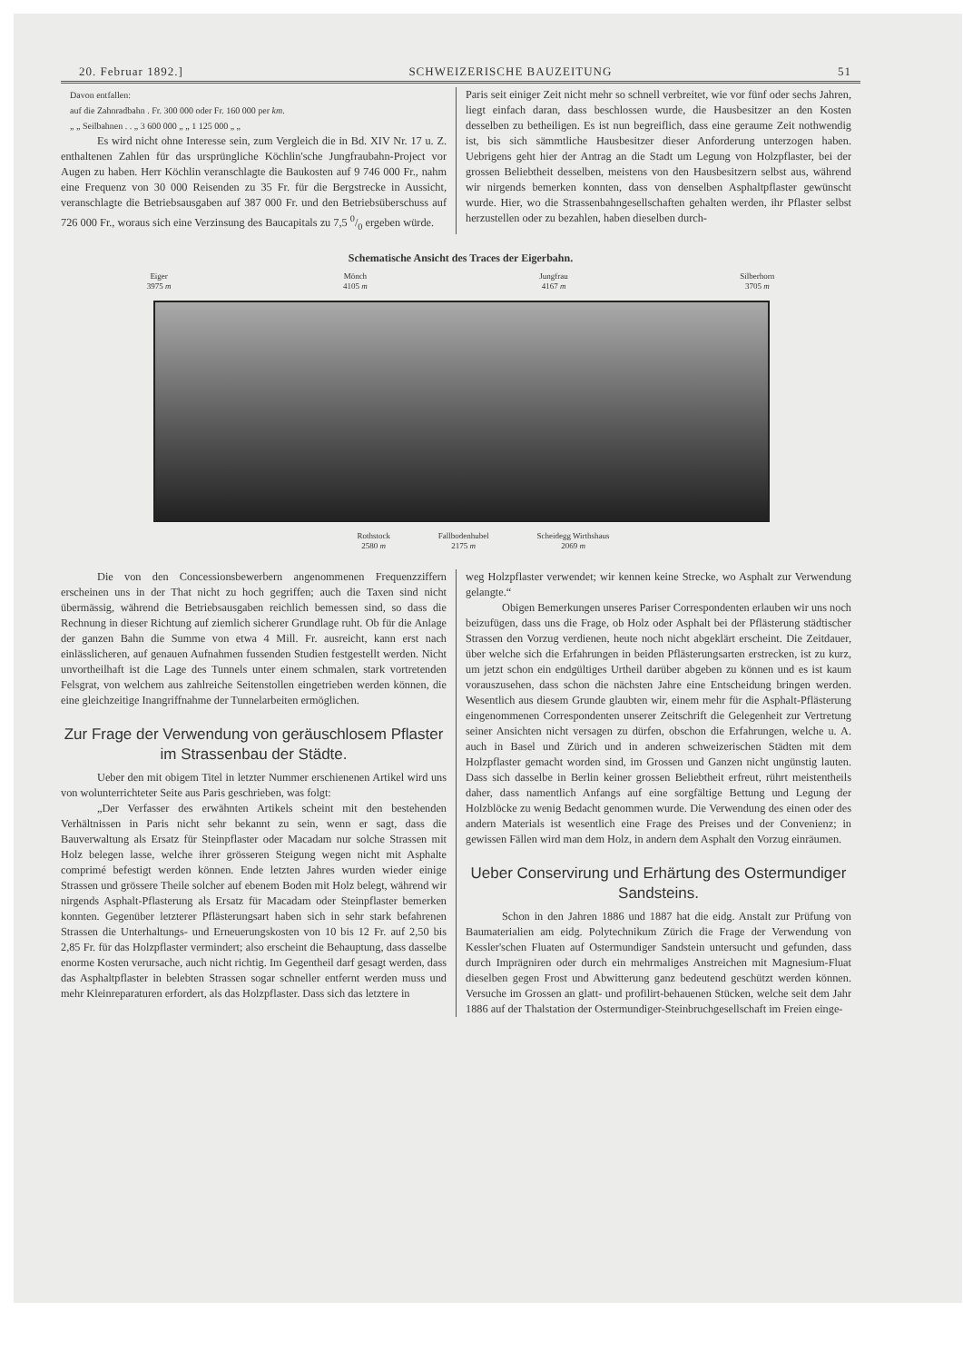20. Februar 1892.] SCHWEIZERISCHE BAUZEITUNG 51
Davon entfallen:
auf die Zahnradbahn . Fr. 300 000 oder Fr. 160 000 per km.
„ „ Seilbahnen . . „ 3 600 000 „ „ 1 125 000 „ „
Es wird nicht ohne Interesse sein, zum Vergleich die in Bd. XIV Nr. 17 u. Z. enthaltenen Zahlen für das ursprüngliche Köchlin'sche Jungfraubahn-Project vor Augen zu haben. Herr Köchlin veranschlagte die Baukosten auf 9 746 000 Fr., nahm eine Frequenz von 30 000 Reisenden zu 35 Fr. für die Bergstrecke in Aussicht, veranschlagte die Betriebsausgaben auf 387 000 Fr. und den Betriebsüberschuss auf 726 000 Fr., woraus sich eine Verzinsung des Baucapitals zu 7,5 0/0 ergeben würde.
Paris seit einiger Zeit nicht mehr so schnell verbreitet, wie vor fünf oder sechs Jahren, liegt einfach daran, dass beschlossen wurde, die Hausbesitzer an den Kosten desselben zu betheiligen. Es ist nun begreiflich, dass eine geraume Zeit nothwendig ist, bis sich sämmtliche Hausbesitzer dieser Anforderung unterzogen haben. Uebrigens geht hier der Antrag an die Stadt um Legung von Holzpflaster, bei der grossen Beliebtheit desselben, meistens von den Hausbesitzern selbst aus, während wir nirgends bemerken konnten, dass von denselben Asphaltpflaster gewünscht wurde. Hier, wo die Strassenbahngesellschaften gehalten werden, ihr Pflaster selbst herzustellen oder zu bezahlen, haben dieselben durch-
Schematische Ansicht des Traces der Eigerbahn.
Eiger
3975 m Mönch
4105 m Jungfrau
4167 m Silberhorn
3705 m
Rothstock
2580 m Fallbodenhubel
2175 m Scheidegg Wirthshaus
2069 m
Die von den Concessionsbewerbern angenommenen Frequenzziffern erscheinen uns in der That nicht zu hoch gegriffen; auch die Taxen sind nicht übermässig, während die Betriebsausgaben reichlich bemessen sind, so dass die Rechnung in dieser Richtung auf ziemlich sicherer Grundlage ruht. Ob für die Anlage der ganzen Bahn die Summe von etwa 4 Mill. Fr. ausreicht, kann erst nach einlässlicheren, auf genauen Aufnahmen fussenden Studien festgestellt werden. Nicht unvortheilhaft ist die Lage des Tunnels unter einem schmalen, stark vortretenden Felsgrat, von welchem aus zahlreiche Seitenstollen eingetrieben werden können, die eine gleichzeitige Inangriffnahme der Tunnelarbeiten ermöglichen.
Zur Frage der Verwendung von geräuschlosem Pflaster im Strassenbau der Städte.
Ueber den mit obigem Titel in letzter Nummer erschienenen Artikel wird uns von wolunterrichteter Seite aus Paris geschrieben, was folgt:
„Der Verfasser des erwähnten Artikels scheint mit den bestehenden Verhältnissen in Paris nicht sehr bekannt zu sein, wenn er sagt, dass die Bauverwaltung als Ersatz für Steinpflaster oder Macadam nur solche Strassen mit Holz belegen lasse, welche ihrer grösseren Steigung wegen nicht mit Asphalte comprimé befestigt werden können. Ende letzten Jahres wurden wieder einige Strassen und grössere Theile solcher auf ebenem Boden mit Holz belegt, während wir nirgends Asphalt-Pflasterung als Ersatz für Macadam oder Steinpflaster bemerken konnten. Gegenüber letzterer Pflästerungsart haben sich in sehr stark befahrenen Strassen die Unterhaltungs- und Erneuerungskosten von 10 bis 12 Fr. auf 2,50 bis 2,85 Fr. für das Holzpflaster vermindert; also erscheint die Behauptung, dass dasselbe enorme Kosten verursache, auch nicht richtig. Im Gegentheil darf gesagt werden, dass das Asphaltpflaster in belebten Strassen sogar schneller entfernt werden muss und mehr Kleinreparaturen erfordert, als das Holzpflaster. Dass sich das letztere in
weg Holzpflaster verwendet; wir kennen keine Strecke, wo Asphalt zur Verwendung gelangte.“
Obigen Bemerkungen unseres Pariser Correspondenten erlauben wir uns noch beizufügen, dass uns die Frage, ob Holz oder Asphalt bei der Pflästerung städtischer Strassen den Vorzug verdienen, heute noch nicht abgeklärt erscheint. Die Zeitdauer, über welche sich die Erfahrungen in beiden Pflästerungsarten erstrecken, ist zu kurz, um jetzt schon ein endgültiges Urtheil darüber abgeben zu können und es ist kaum vorauszusehen, dass schon die nächsten Jahre eine Entscheidung bringen werden. Wesentlich aus diesem Grunde glaubten wir, einem mehr für die Asphalt-Pflästerung eingenommenen Correspondenten unserer Zeitschrift die Gelegenheit zur Vertretung seiner Ansichten nicht versagen zu dürfen, obschon die Erfahrungen, welche u. A. auch in Basel und Zürich und in anderen schweizerischen Städten mit dem Holzpflaster gemacht worden sind, im Grossen und Ganzen nicht ungünstig lauten. Dass sich dasselbe in Berlin keiner grossen Beliebtheit erfreut, rührt meistentheils daher, dass namentlich Anfangs auf eine sorgfältige Bettung und Legung der Holzblöcke zu wenig Bedacht genommen wurde. Die Verwendung des einen oder des andern Materials ist wesentlich eine Frage des Preises und der Convenienz; in gewissen Fällen wird man dem Holz, in andern dem Asphalt den Vorzug einräumen.
Ueber Conservirung und Erhärtung des Ostermundiger Sandsteins.
Schon in den Jahren 1886 und 1887 hat die eidg. Anstalt zur Prüfung von Baumaterialien am eidg. Polytechnikum Zürich die Frage der Verwendung von Kessler'schen Fluaten auf Ostermundiger Sandstein untersucht und gefunden, dass durch Imprägniren oder durch ein mehrmaliges Anstreichen mit Magnesium-Fluat dieselben gegen Frost und Abwitterung ganz bedeutend geschützt werden können. Versuche im Grossen an glatt- und profilirt-behauenen Stücken, welche seit dem Jahr 1886 auf der Thalstation der Ostermundiger-Steinbruchgesellschaft im Freien einge-